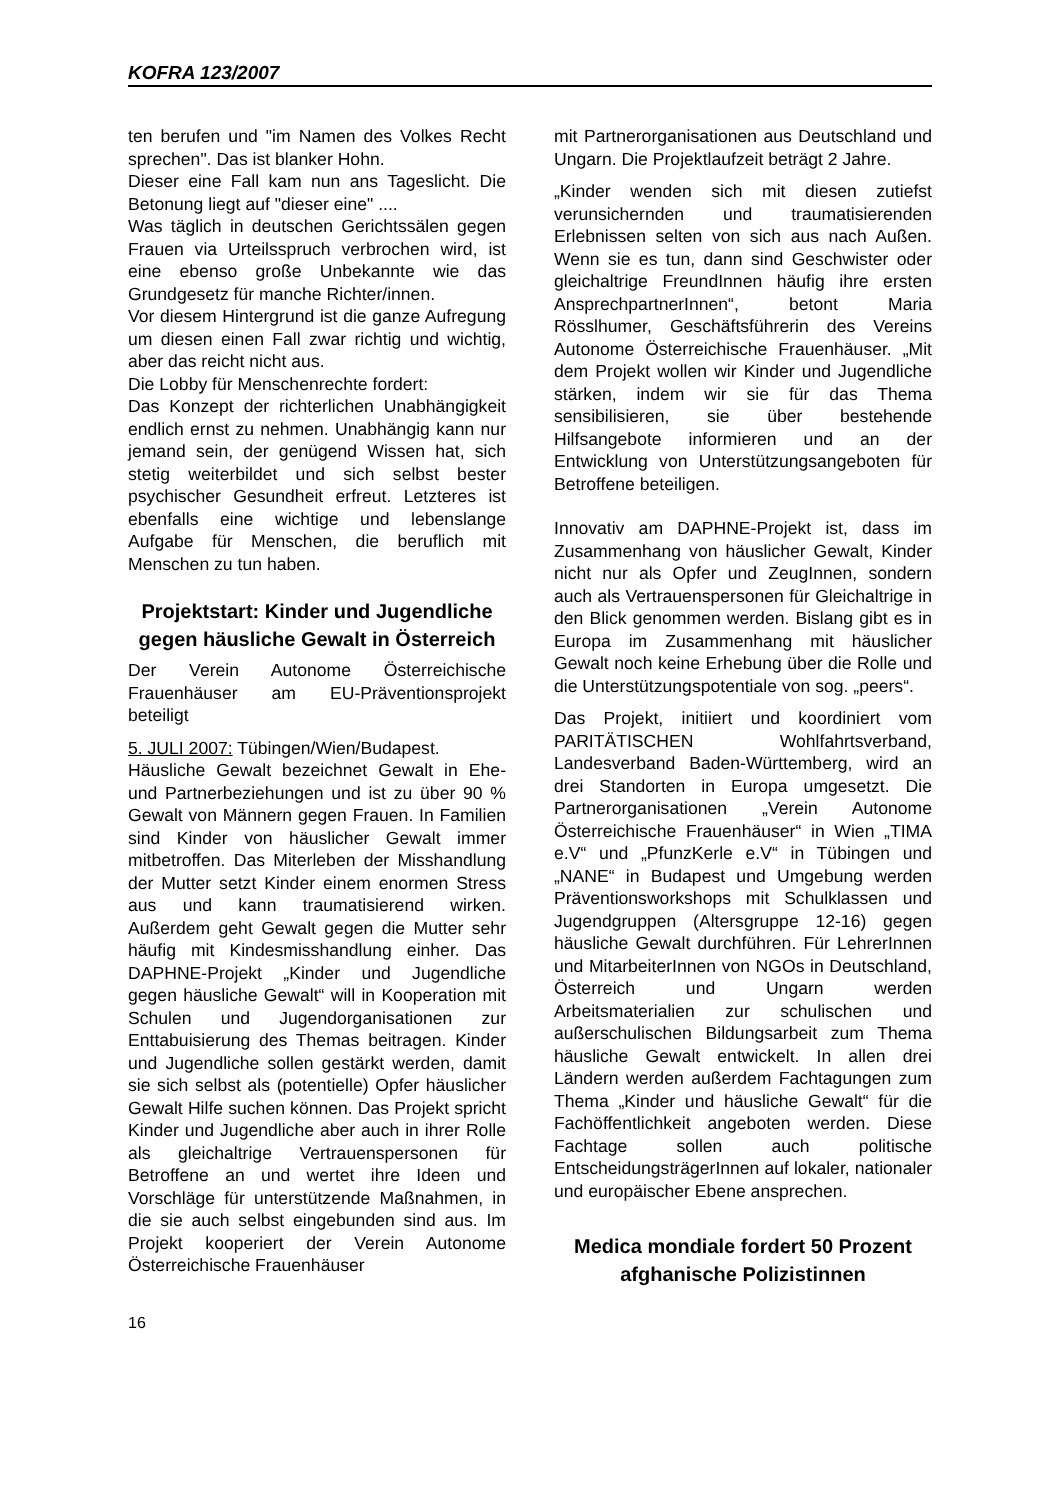KOFRA 123/2007
ten berufen und "im Namen des Volkes Recht sprechen". Das ist blanker Hohn.
Dieser eine Fall kam nun ans Tageslicht. Die Betonung liegt auf "dieser eine" ....
Was täglich in deutschen Gerichtssälen gegen Frauen via Urteilsspruch verbrochen wird, ist eine ebenso große Unbekannte wie das Grundgesetz für manche Richter/innen.
Vor diesem Hintergrund ist die ganze Aufregung um diesen einen Fall zwar richtig und wichtig, aber das reicht nicht aus.
Die Lobby für Menschenrechte fordert:
Das Konzept der richterlichen Unabhängigkeit endlich ernst zu nehmen. Unabhängig kann nur jemand sein, der genügend Wissen hat, sich stetig weiterbildet und sich selbst bester psychischer Gesundheit erfreut. Letzteres ist ebenfalls eine wichtige und lebenslange Aufgabe für Menschen, die beruflich mit Menschen zu tun haben.
Projektstart: Kinder und Jugendliche gegen häusliche Gewalt in Österreich
Der Verein Autonome Österreichische Frauenhäuser am EU-Präventionsprojekt beteiligt
5. JULI 2007: Tübingen/Wien/Budapest.
Häusliche Gewalt bezeichnet Gewalt in Ehe- und Partnerbeziehungen und ist zu über 90 % Gewalt von Männern gegen Frauen. In Familien sind Kinder von häuslicher Gewalt immer mitbetroffen. Das Miterleben der Misshandlung der Mutter setzt Kinder einem enormen Stress aus und kann traumatisierend wirken. Außerdem geht Gewalt gegen die Mutter sehr häufig mit Kindesmisshandlung einher. Das DAPHNE-Projekt „Kinder und Jugendliche gegen häusliche Gewalt“ will in Kooperation mit Schulen und Jugendorganisationen zur Enttabuisierung des Themas beitragen. Kinder und Jugendliche sollen gestärkt werden, damit sie sich selbst als (potentielle) Opfer häuslicher Gewalt Hilfe suchen können. Das Projekt spricht Kinder und Jugendliche aber auch in ihrer Rolle als gleichaltrige Vertrauenspersonen für Betroffene an und wertet ihre Ideen und Vorschläge für unterstützende Maßnahmen, in die sie auch selbst eingebunden sind aus. Im Projekt kooperiert der Verein Autonome Österreichische Frauenhäuser
mit Partnerorganisationen aus Deutschland und Ungarn. Die Projektlaufzeit beträgt 2 Jahre.
„Kinder wenden sich mit diesen zutiefst verunsichernden und traumatisierenden Erlebnissen selten von sich aus nach Außen. Wenn sie es tun, dann sind Geschwister oder gleichaltrige FreundInnen häufig ihre ersten AnsprechpartnerInnen“, betont Maria Rösslhumer, Geschäftsführerin des Vereins Autonome Österreichische Frauenhäuser. „Mit dem Projekt wollen wir Kinder und Jugendliche stärken, indem wir sie für das Thema sensibilisieren, sie über bestehende Hilfsangebote informieren und an der Entwicklung von Unterstützungsangeboten für Betroffene beteiligen.
Innovativ am DAPHNE-Projekt ist, dass im Zusammenhang von häuslicher Gewalt, Kinder nicht nur als Opfer und ZeugInnen, sondern auch als Vertrauenspersonen für Gleichaltrige in den Blick genommen werden. Bislang gibt es in Europa im Zusammenhang mit häuslicher Gewalt noch keine Erhebung über die Rolle und die Unterstützungspotentiale von sog. „peers“.
Das Projekt, initiiert und koordiniert vom PARITÄTISCHEN Wohlfahrtsverband, Landesverband Baden-Württemberg, wird an drei Standorten in Europa umgesetzt. Die Partnerorganisationen „Verein Autonome Österreichische Frauenhäuser“ in Wien „TIMA e.V“ und „PfunzKerle e.V“ in Tübingen und „NANE“ in Budapest und Umgebung werden Präventionsworkshops mit Schulklassen und Jugendgruppen (Altersgruppe 12-16) gegen häusliche Gewalt durchführen. Für LehrerInnen und MitarbeiterInnen von NGOs in Deutschland, Österreich und Ungarn werden Arbeitsmaterialien zur schulischen und außerschulischen Bildungsarbeit zum Thema häusliche Gewalt entwickelt. In allen drei Ländern werden außerdem Fachtagungen zum Thema „Kinder und häusliche Gewalt“ für die Fachöffentlichkeit angeboten werden. Diese Fachtage sollen auch politische EntscheidungsträgerInnen auf lokaler, nationaler und europäischer Ebene ansprechen.
Medica mondiale fordert 50 Prozent afghanische Polizistinnen
16